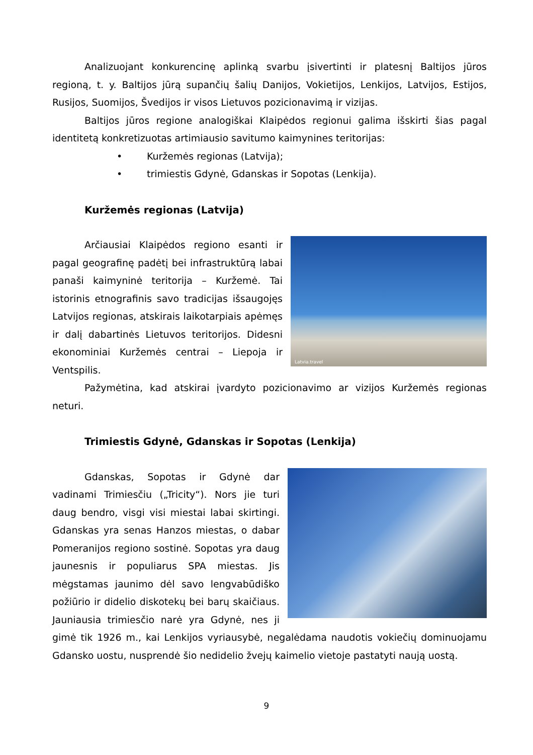Analizuojant konkurencinę aplinką svarbu įsivertinti ir platesnį Baltijos jūros regioną, t. y. Baltijos jūrą supančių šalių Danijos, Vokietijos, Lenkijos, Latvijos, Estijos, Rusijos, Suomijos, Švedijos ir visos Lietuvos pozicionavimą ir vizijas.
Baltijos jūros regione analogiškai Klaipėdos regionui galima išskirti šias pagal identitetą konkretizuotas artimiausio savitumo kaimynines teritorijas:
• Kuržemės regionas (Latvija);
• trimiestis Gdynė, Gdanskas ir Sopotas (Lenkija).
Kuržemės regionas (Latvija)
Latvia.travel
Arčiausiai Klaipėdos regiono esanti ir pagal geografinę padėtį bei infrastruktūrą labai panaši kaimyninė teritorija – Kuržemė. Tai istorinis etnografinis savo tradicijas išsaugojęs Latvijos regionas, atskirais laikotarpiais apėmęs ir dalį dabartinės Lietuvos teritorijos. Didesni ekonominiai Kuržemės centrai – Liepoja ir Ventspilis.
Pažymėtina, kad atskirai įvardyto pozicionavimo ar vizijos Kuržemės regionas neturi.
Trimiestis Gdynė, Gdanskas ir Sopotas (Lenkija)
Gdanskas, Sopotas ir Gdynė dar vadinami Trimiesčiu („Tricity“). Nors jie turi daug bendro, visgi visi miestai labai skirtingi. Gdanskas yra senas Hanzos miestas, o dabar Pomeranijos regiono sostinė. Sopotas yra daug jaunesnis ir populiarus SPA miestas. Jis mėgstamas jaunimo dėl savo lengvabūdiško požiūrio ir didelio diskotekų bei barų skaičiaus. Jauniausia trimiesčio narė yra Gdynė, nes ji gimė tik 1926 m., kai Lenkijos vyriausybė, negalėdama naudotis vokiečių dominuojamu Gdansko uostu, nusprendė šio nedidelio žvejų kaimelio vietoje pastatyti naują uostą.
9